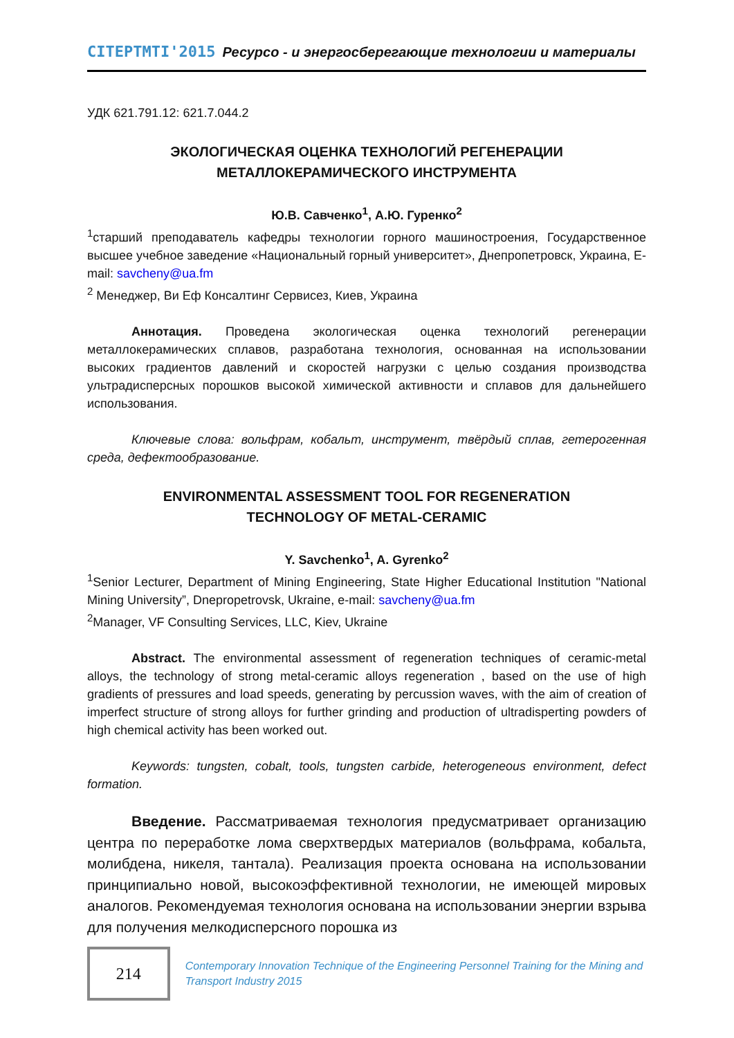CITEPTMTI'2015 Ресурсо - и энергосберегающие технологии и материалы
УДК 621.791.12: 621.7.044.2
ЭКОЛОГИЧЕСКАЯ ОЦЕНКА ТЕХНОЛОГИЙ РЕГЕНЕРАЦИИ
МЕТАЛЛОКЕРАМИЧЕСКОГО ИНСТРУМЕНТА
Ю.В. Савченко<sup>1</sup>, А.Ю. Гуренко<sup>2</sup>
<sup>1</sup> старший преподаватель кафедры технологии горного машиностроения, Государственное высшее учебное заведение «Национальный горный университет», Днепропетровск, Украина, E-mail: savcheny@ua.fm
<sup>2</sup> Менеджер, Ви Еф Консалтинг Сервисез, Киев, Украина
Аннотация. Проведена экологическая оценка технологий регенерации металлокерамических сплавов, разработана технология, основанная на использовании высоких градиентов давлений и скоростей нагрузки с целью создания производства ультрадисперсных порошков высокой химической активности и сплавов для дальнейшего использования.
Ключевые слова: вольфрам, кобальт, инструмент, твёрдый сплав, гетерогенная среда, дефектообразование.
ENVIRONMENTAL ASSESSMENT TOOL FOR REGENERATION
TECHNOLOGY OF METAL-CERAMIC
Y. Savchenko<sup>1</sup>, A. Gyrenko<sup>2</sup>
<sup>1</sup> Senior Lecturer, Department of Mining Engineering, State Higher Educational Institution "National Mining University”, Dnepropetrovsk, Ukraine, e-mail: savcheny@ua.fm
<sup>2</sup> Manager, VF Consulting Services, LLC, Kiev, Ukraine
Abstract. The environmental assessment of regeneration techniques of ceramic-metal alloys, the technology of strong metal-ceramic alloys regeneration , based on the use of high gradients of pressures and load speeds, generating by percussion waves, with the aim of creation of imperfect structure of strong alloys for further grinding and production of ultradisperting powders of high chemical activity has been worked out.
Keywords: tungsten, cobalt, tools, tungsten carbide, heterogeneous environment, defect formation.
Введение. Рассматриваемая технология предусматривает организацию центра по переработке лома сверхтвердых материалов (вольфрама, кобальта, молибдена, никеля, тантала). Реализация проекта основана на использовании принципиально новой, высокоэффективной технологии, не имеющей мировых аналогов. Рекомендуемая технология основана на использовании энергии взрыва для получения мелкодисперсного порошка из
214
Contemporary Innovation Technique of the Engineering Personnel Training for the Mining and Transport Industry 2015